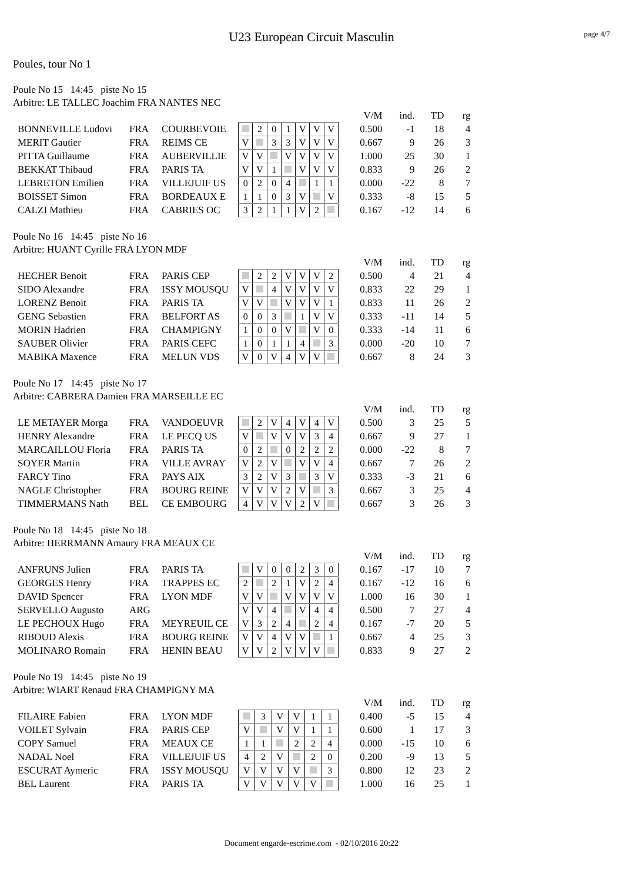U23 European Circuit Masculin
page 4/7
Poules, tour No 1
Poule No 15 14:45 piste No 15
Arbitre: LE TALLEC Joachim FRA NANTES NEC
| | | | | | | | | | | | V/M | ind. | TD | rg |
| BONNEVILLE Ludovi | FRA | COURBEVOIE | | 2 | 0 | 1 | V | V | V | | 0.500 | -1 | 18 | 4 |
| MERIT Gautier | FRA | REIMS CE | V | | 3 | 3 | V | V | V | | 0.667 | 9 | 26 | 3 |
| PITTA Guillaume | FRA | AUBERVILLIE | V | V | | V | V | V | V | | 1.000 | 25 | 30 | 1 |
| BEKKAT Thibaud | FRA | PARIS TA | V | V | 1 | | V | V | V | | 0.833 | 9 | 26 | 2 |
| LEBRETON Emilien | FRA | VILLEJUIF US | 0 | 2 | 0 | 4 | | 1 | 1 | | 0.000 | -22 | 8 | 7 |
| BOISSET Simon | FRA | BORDEAUX E | 1 | 1 | 0 | 3 | V | | V | | 0.333 | -8 | 15 | 5 |
| CALZI Mathieu | FRA | CABRIES OC | 3 | 2 | 1 | 1 | V | 2 | | | 0.167 | -12 | 14 | 6 |
Poule No 16 14:45 piste No 16
Arbitre: HUANT Cyrille FRA LYON MDF
| | | | | | | | | | | | V/M | ind. | TD | rg |
| HECHER Benoit | FRA | PARIS CEP | | 2 | 2 | V | V | V | 2 | | 0.500 | 4 | 21 | 4 |
| SIDO Alexandre | FRA | ISSY MOUSQU | V | | 4 | V | V | V | V | | 0.833 | 22 | 29 | 1 |
| LORENZ Benoit | FRA | PARIS TA | V | V | | V | V | V | 1 | | 0.833 | 11 | 26 | 2 |
| GENG Sebastien | FRA | BELFORT AS | 0 | 0 | 3 | | 1 | V | V | | 0.333 | -11 | 14 | 5 |
| MORIN Hadrien | FRA | CHAMPIGNY | 1 | 0 | 0 | V | | V | 0 | | 0.333 | -14 | 11 | 6 |
| SAUBER Olivier | FRA | PARIS CEFC | 1 | 0 | 1 | 1 | 4 | | 3 | | 0.000 | -20 | 10 | 7 |
| MABIKA Maxence | FRA | MELUN VDS | V | 0 | V | 4 | V | V | | | 0.667 | 8 | 24 | 3 |
Poule No 17 14:45 piste No 17
Arbitre: CABRERA Damien FRA MARSEILLE EC
| | | | | | | | | | | | V/M | ind. | TD | rg |
| LE METAYER Morga | FRA | VANDOEUVR | | 2 | V | 4 | V | 4 | V | | 0.500 | 3 | 25 | 5 |
| HENRY Alexandre | FRA | LE PECQ US | V | | V | V | V | 3 | 4 | | 0.667 | 9 | 27 | 1 |
| MARCAILLOU Floria | FRA | PARIS TA | 0 | 2 | | 0 | 2 | 2 | 2 | | 0.000 | -22 | 8 | 7 |
| SOYER Martin | FRA | VILLE AVRAY | V | 2 | V | | V | V | 4 | | 0.667 | 7 | 26 | 2 |
| FARCY Tino | FRA | PAYS AIX | 3 | 2 | V | 3 | | 3 | V | | 0.333 | -3 | 21 | 6 |
| NAGLE Christopher | FRA | BOURG REINE | V | V | V | 2 | V | | 3 | | 0.667 | 3 | 25 | 4 |
| TIMMERMANS Nath | BEL | CE EMBOURG | 4 | V | V | V | 2 | V | | | 0.667 | 3 | 26 | 3 |
Poule No 18 14:45 piste No 18
Arbitre: HERRMANN Amaury FRA MEAUX CE
| | | | | | | | | | | | V/M | ind. | TD | rg |
| ANFRUNS Julien | FRA | PARIS TA | | V | 0 | 0 | 2 | 3 | 0 | | 0.167 | -17 | 10 | 7 |
| GEORGES Henry | FRA | TRAPPES EC | 2 | | 2 | 1 | V | 2 | 4 | | 0.167 | -12 | 16 | 6 |
| DAVID Spencer | FRA | LYON MDF | V | V | | V | V | V | V | | 1.000 | 16 | 30 | 1 |
| SERVELLO Augusto | ARG | | V | V | 4 | | V | 4 | 4 | | 0.500 | 7 | 27 | 4 |
| LE PECHOUX Hugo | FRA | MEYREUIL CE | V | 3 | 2 | 4 | | 2 | 4 | | 0.167 | -7 | 20 | 5 |
| RIBOUD Alexis | FRA | BOURG REINE | V | V | 4 | V | V | | 1 | | 0.667 | 4 | 25 | 3 |
| MOLINARO Romain | FRA | HENIN BEAU | V | V | 2 | V | V | V | | | 0.833 | 9 | 27 | 2 |
Poule No 19 14:45 piste No 19
Arbitre: WIART Renaud FRA CHAMPIGNY MA
| | | | | | | | | | | V/M | ind. | TD | rg |
| FILAIRE Fabien | FRA | LYON MDF | | 3 | V | V | 1 | 1 | | 0.400 | -5 | 15 | 4 |
| VOILET Sylvain | FRA | PARIS CEP | V | | V | V | 1 | 1 | | 0.600 | 1 | 17 | 3 |
| COPY Samuel | FRA | MEAUX CE | 1 | 1 | | 2 | 2 | 4 | | 0.000 | -15 | 10 | 6 |
| NADAL Noel | FRA | VILLEJUIF US | 4 | 2 | V | | 2 | 0 | | 0.200 | -9 | 13 | 5 |
| ESCURAT Aymeric | FRA | ISSY MOUSQU | V | V | V | V | | 3 | | 0.800 | 12 | 23 | 2 |
| BEL Laurent | FRA | PARIS TA | V | V | V | V | V | | | 1.000 | 16 | 25 | 1 |
Document engarde-escrime.com - 02/10/2016 20:22